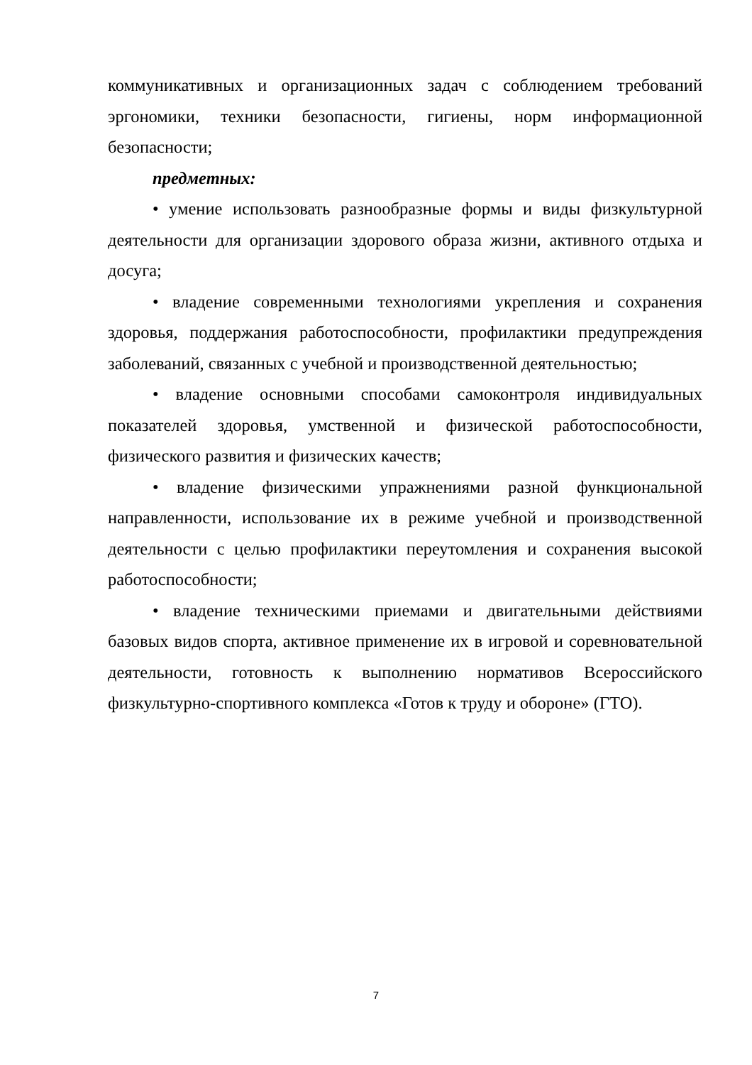коммуникативных и организационных задач с соблюдением требований эргономики, техники безопасности, гигиены, норм информационной безопасности;
предметных:
• умение использовать разнообразные формы и виды физкультурной деятельности для организации здорового образа жизни, активного отдыха и досуга;
• владение современными технологиями укрепления и сохранения здоровья, поддержания работоспособности, профилактики предупреждения заболеваний, связанных с учебной и производственной деятельностью;
• владение основными способами самоконтроля индивидуальных показателей здоровья, умственной и физической работоспособности, физического развития и физических качеств;
• владение физическими упражнениями разной функциональной направленности, использование их в режиме учебной и производственной деятельности с целью профилактики переутомления и сохранения высокой работоспособности;
• владение техническими приемами и двигательными действиями базовых видов спорта, активное применение их в игровой и соревновательной деятельности, готовность к выполнению нормативов Всероссийского физкультурно-спортивного комплекса «Готов к труду и обороне» (ГТО).
7